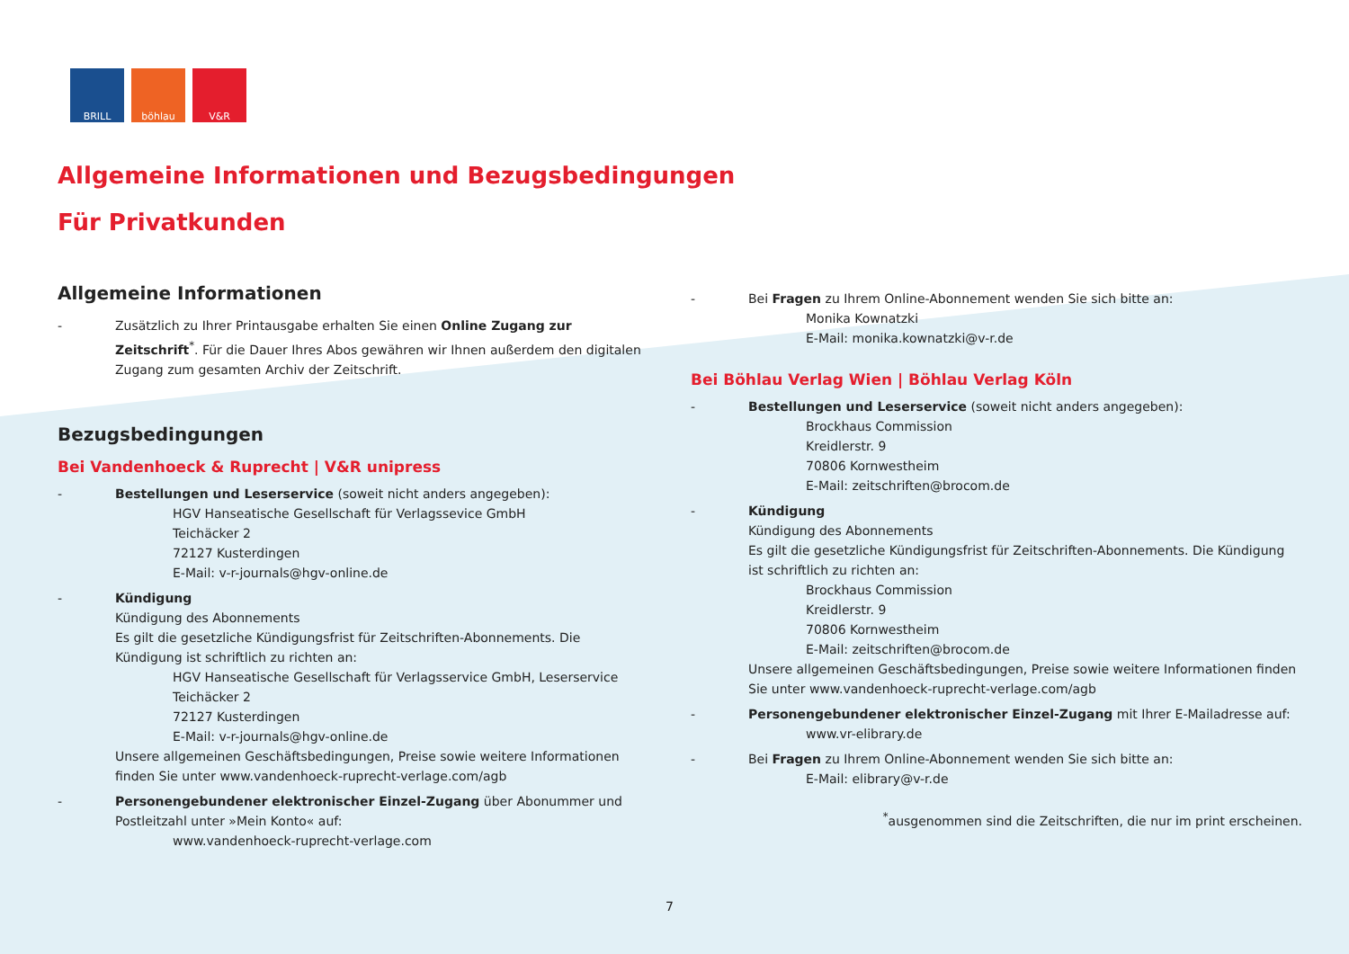BRILL böhlau V&R
Allgemeine Informationen und Bezugsbedingungen
Für Privatkunden
Allgemeine Informationen
- Zusätzlich zu Ihrer Printausgabe erhalten Sie einen Online Zugang zur Zeitschrift<sup>*</sup>. Für die Dauer Ihres Abos gewähren wir Ihnen außerdem den digitalen Zugang zum gesamten Archiv der Zeitschrift.
Bezugsbedingungen
Bei Vandenhoeck & Ruprecht | V&R unipress
- Bestellungen und Leserservice (soweit nicht anders angegeben):
HGV Hanseatische Gesellschaft für Verlagssevice GmbH
Teichäcker 2
72127 Kusterdingen
E-Mail: v-r-journals@hgv-online.de
- Kündigung
Kündigung des Abonnements
Es gilt die gesetzliche Kündigungsfrist für Zeitschriften-Abonnements. Die Kündigung ist schriftlich zu richten an:
HGV Hanseatische Gesellschaft für Verlagsservice GmbH, Leserservice
Teichäcker 2
72127 Kusterdingen
E-Mail: v-r-journals@hgv-online.de
Unsere allgemeinen Geschäftsbedingungen, Preise sowie weitere Informationen finden Sie unter www.vandenhoeck-ruprecht-verlage.com/agb
- Personengebundener elektronischer Einzel-Zugang über Abonummer und Postleitzahl unter »Mein Konto« auf:
www.vandenhoeck-ruprecht-verlage.com
- Bei Fragen zu Ihrem Online-Abonnement wenden Sie sich bitte an:
Monika Kownatzki
E-Mail: monika.kownatzki@v-r.de
Bei Böhlau Verlag Wien | Böhlau Verlag Köln
- Bestellungen und Leserservice (soweit nicht anders angegeben):
Brockhaus Commission
Kreidlerstr. 9
70806 Kornwestheim
E-Mail: zeitschriften@brocom.de
- Kündigung
Kündigung des Abonnements
Es gilt die gesetzliche Kündigungsfrist für Zeitschriften-Abonnements. Die Kündigung ist schriftlich zu richten an:
Brockhaus Commission
Kreidlerstr. 9
70806 Kornwestheim
E-Mail: zeitschriften@brocom.de
Unsere allgemeinen Geschäftsbedingungen, Preise sowie weitere Informationen finden Sie unter www.vandenhoeck-ruprecht-verlage.com/agb
- Personengebundener elektronischer Einzel-Zugang mit Ihrer E-Mailadresse auf:
www.vr-elibrary.de
- Bei Fragen zu Ihrem Online-Abonnement wenden Sie sich bitte an:
E-Mail: elibrary@v-r.de
<sup>*</sup> ausgenommen sind die Zeitschriften, die nur im print erscheinen.
7